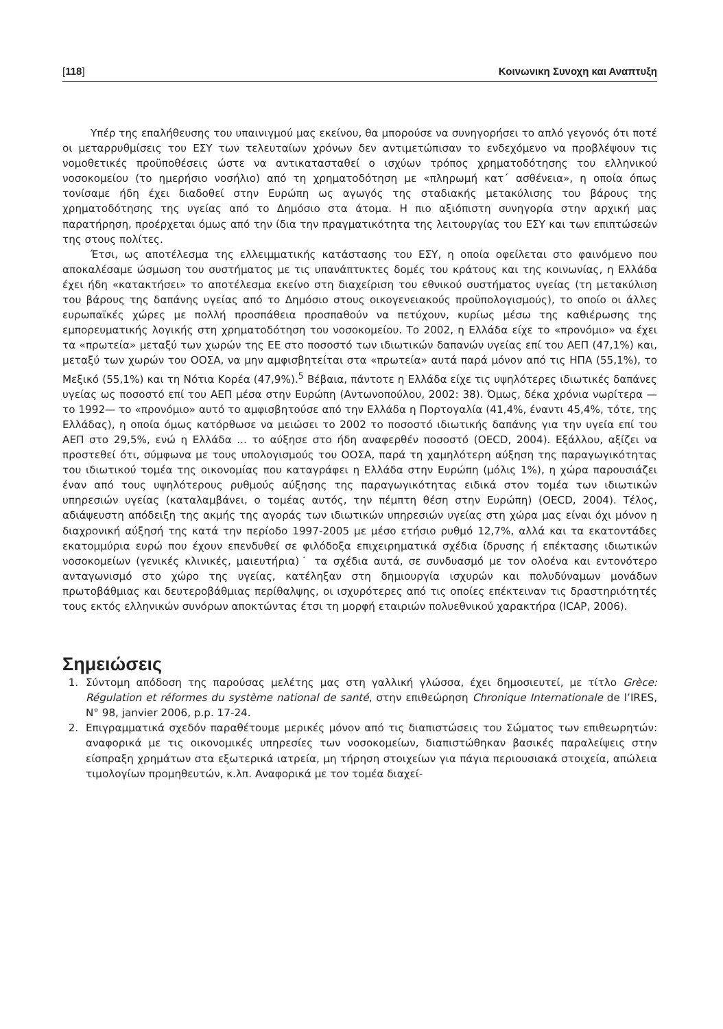[118] Κοινωνικη Συνοχη και Αναπτυξη
Υπέρ της επαλήθευσης του υπαινιγμού μας εκείνου, θα μπορούσε να συνηγορήσει το απλό γεγονός ότι ποτέ οι μεταρρυθμίσεις του ΕΣΥ των τελευταίων χρόνων δεν αντιμετώπισαν το ενδεχόμενο να προβλέψουν τις νομοθετικές προϋποθέσεις ώστε να αντικατασταθεί ο ισχύων τρόπος χρηματοδότησης του ελληνικού νοσοκομείου (το ημερήσιο νοσήλιο) από τη χρηματοδότηση με «πληρωμή κατ΄ ασθένεια», η οποία όπως τονίσαμε ήδη έχει διαδοθεί στην Ευρώπη ως αγωγός της σταδιακής μετακύλισης του βάρους της χρηματοδότησης της υγείας από το Δημόσιο στα άτομα. Η πιο αξιόπιστη συνηγορία στην αρχική μας παρατήρηση, προέρχεται όμως από την ίδια την πραγματικότητα της λειτουργίας του ΕΣΥ και των επιπτώσεών της στους πολίτες.
Έτσι, ως αποτέλεσμα της ελλειμματικής κατάστασης του ΕΣΥ, η οποία οφείλεται στο φαινόμενο που αποκαλέσαμε ώσμωση του συστήματος με τις υπανάπτυκτες δομές του κράτους και της κοινωνίας, η Ελλάδα έχει ήδη «κατακτήσει» το αποτέλεσμα εκείνο στη διαχείριση του εθνικού συστήματος υγείας (τη μετακύλιση του βάρους της δαπάνης υγείας από το Δημόσιο στους οικογενειακούς προϋπολογισμούς), το οποίο οι άλλες ευρωπαϊκές χώρες με πολλή προσπάθεια προσπαθούν να πετύχουν, κυρίως μέσω της καθιέρωσης της εμπορευματικής λογικής στη χρηματοδότηση του νοσοκομείου. Το 2002, η Ελλάδα είχε το «προνόμιο» να έχει τα «πρωτεία» μεταξύ των χωρών της ΕΕ στο ποσοστό των ιδιωτικών δαπανών υγείας επί του ΑΕΠ (47,1%) και, μεταξύ των χωρών του ΟΟΣΑ, να μην αμφισβητείται στα «πρωτεία» αυτά παρά μόνον από τις ΗΠΑ (55,1%), το Μεξικό (55,1%) και τη Νότια Κορέα (47,9%).<sup>5</sup> Βέβαια, πάντοτε η Ελλάδα είχε τις υψηλότερες ιδιωτικές δαπάνες υγείας ως ποσοστό επί του ΑΕΠ μέσα στην Ευρώπη (Αντωνοπούλου, 2002: 38). Όμως, δέκα χρόνια νωρίτερα —το 1992— το «προνόμιο» αυτό το αμφισβητούσε από την Ελλάδα η Πορτογαλία (41,4%, έναντι 45,4%, τότε, της Ελλάδας), η οποία όμως κατόρθωσε να μειώσει το 2002 το ποσοστό ιδιωτικής δαπάνης για την υγεία επί του ΑΕΠ στο 29,5%, ενώ η Ελλάδα ... το αύξησε στο ήδη αναφερθέν ποσοστό (OECD, 2004). Εξάλλου, αξίζει να προστεθεί ότι, σύμφωνα με τους υπολογισμούς του ΟΟΣΑ, παρά τη χαμηλότερη αύξηση της παραγωγικότητας του ιδιωτικού τομέα της οικονομίας που καταγράφει η Ελλάδα στην Ευρώπη (μόλις 1%), η χώρα παρουσιάζει έναν από τους υψηλότερους ρυθμούς αύξησης της παραγωγικότητας ειδικά στον τομέα των ιδιωτικών υπηρεσιών υγείας (καταλαμβάνει, ο τομέας αυτός, την πέμπτη θέση στην Ευρώπη) (OECD, 2004). Τέλος, αδιάψευστη απόδειξη της ακμής της αγοράς των ιδιωτικών υπηρεσιών υγείας στη χώρα μας είναι όχι μόνον η διαχρονική αύξησή της κατά την περίοδο 1997-2005 με μέσο ετήσιο ρυθμό 12,7%, αλλά και τα εκατοντάδες εκατομμύρια ευρώ που έχουν επενδυθεί σε φιλόδοξα επιχειρηματικά σχέδια ίδρυσης ή επέκτασης ιδιωτικών νοσοκομείων (γενικές κλινικές, μαιευτήρια)˙ τα σχέδια αυτά, σε συνδυασμό με τον ολοένα και εντονότερο ανταγωνισμό στο χώρο της υγείας, κατέληξαν στη δημιουργία ισχυρών και πολυδύναμων μονάδων πρωτοβάθμιας και δευτεροβάθμιας περίθαλψης, οι ισχυρότερες από τις οποίες επέκτειναν τις δραστηριότητές τους εκτός ελληνικών συνόρων αποκτώντας έτσι τη μορφή εταιριών πολυεθνικού χαρακτήρα (ICAP, 2006).
Σημειώσεις
1. Σύντομη απόδοση της παρούσας μελέτης μας στη γαλλική γλώσσα, έχει δημοσιευτεί, με τίτλο Grèce: Régulation et réformes du système national de santé, στην επιθεώρηση Chronique Internationale de l’IRES, N° 98, janvier 2006, p.p. 17-24.
2. Επιγραμματικά σχεδόν παραθέτουμε μερικές μόνον από τις διαπιστώσεις του Σώματος των επιθεωρητών: αναφορικά με τις οικονομικές υπηρεσίες των νοσοκομείων, διαπιστώθηκαν βασικές παραλείψεις στην είσπραξη χρημάτων στα εξωτερικά ιατρεία, μη τήρηση στοιχείων για πάγια περιουσιακά στοιχεία, απώλεια τιμολογίων προμηθευτών, κ.λπ. Αναφορικά με τον τομέα διαχεί-